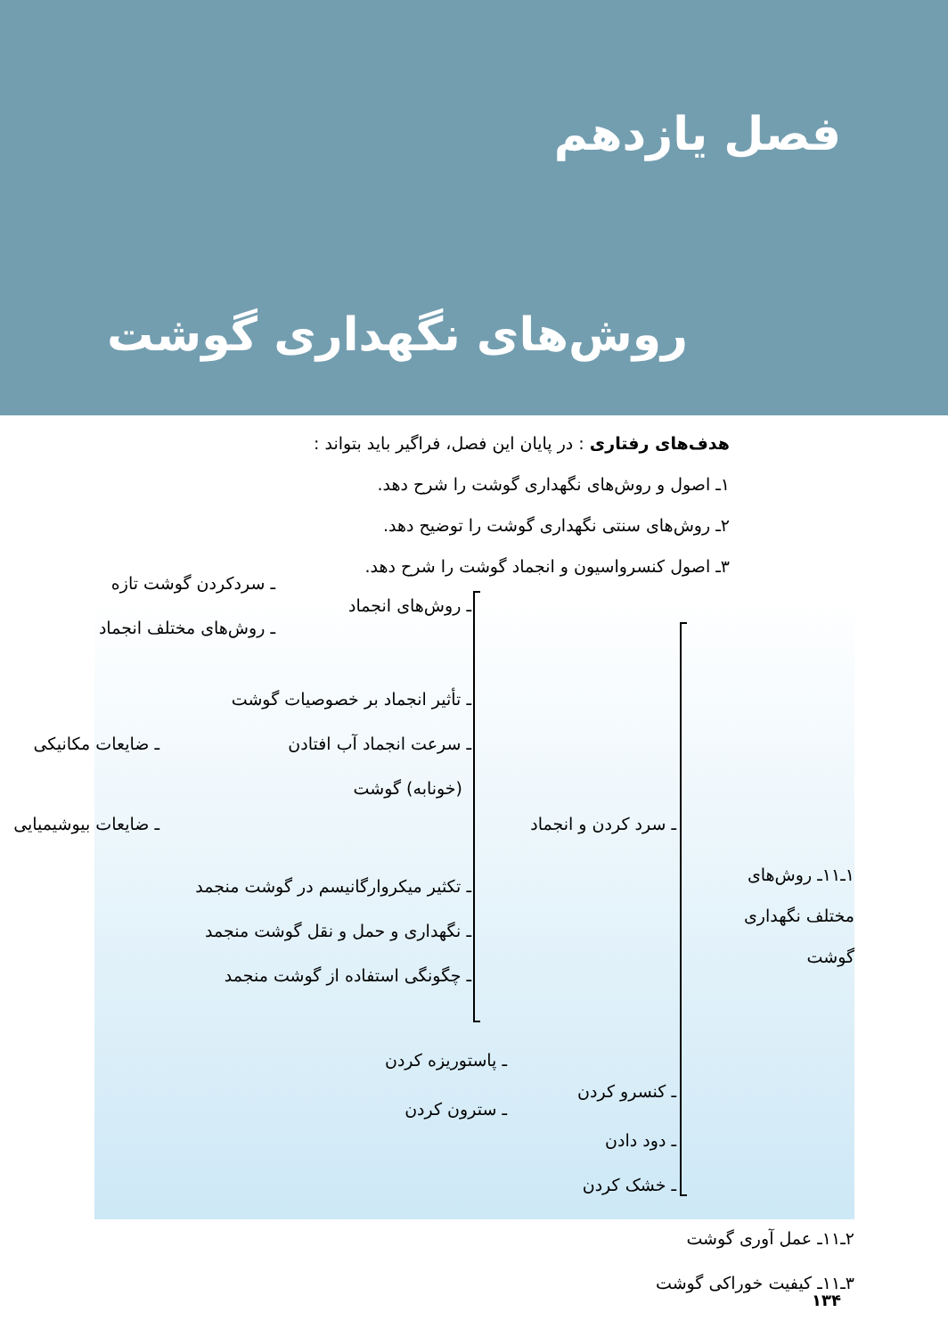فصل یازدهم
روش‌های نگهداری گوشت
هدف‌های رفتاری : در پایان این فصل، فراگیر باید بتواند :
۱ـ اصول و روش‌های نگهداری گوشت را شرح دهد.
۲ـ روش‌های سنتی نگهداری گوشت را توضیح دهد.
۳ـ اصول کنسرواسیون و انجماد گوشت را شرح دهد.
۱ـ۱۱ـ روش‌های
مختلف نگهداری
گوشت
ـ سرد کردن و انجماد
ـ روش‌های انجماد
ـ سردکردن گوشت تازه
ـ روش‌های مختلف انجماد
ـ تأثیر انجماد بر خصوصیات گوشت
ـ سرعت انجماد آب افتادن
(خونابه) گوشت
ـ ضایعات مکانیکی
ـ ضایعات بیوشیمیایی
ـ تکثیر میکروارگانیسم در گوشت منجمد
ـ نگهداری و حمل و نقل گوشت منجمد
ـ چگونگی استفاده از گوشت منجمد
ـ کنسرو کردن
ـ پاستوریزه کردن
ـ سترون کردن
ـ دود دادن
ـ خشک کردن
۲ـ۱۱ـ عمل آوری گوشت
۳ـ۱۱ـ کیفیت خوراکی گوشت
۱۳۴